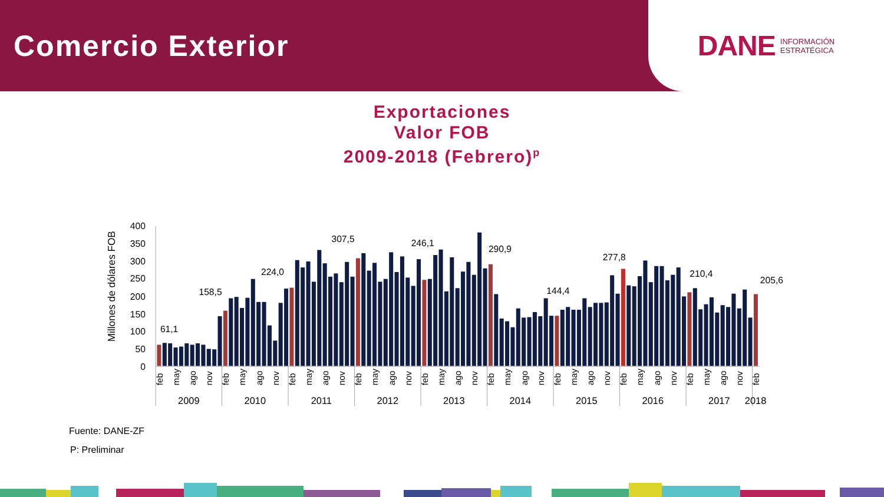Comercio Exterior
DANE INFORMACIÓN
ESTRATÉGICA
Exportaciones
Valor FOB
2009-2018 (Febrero)<sup>p</sup>
400
350
300
250
200
150
100
50
0
Millones de dólares FOB
61,1
158,5
224,0
307,5
246,1
290,9
144,4
277,8
210,4
205,6
feb
may
ago
nov
feb
may
ago
nov
feb
may
ago
nov
feb
may
ago
nov
feb
may
ago
nov
feb
may
ago
nov
feb
may
ago
nov
feb
may
ago
nov
feb
may
ago
nov
feb
2009
2010
2011
2012
2013
2014
2015
2016
2017
2018
Fuente: DANE-ZF
P: Preliminar